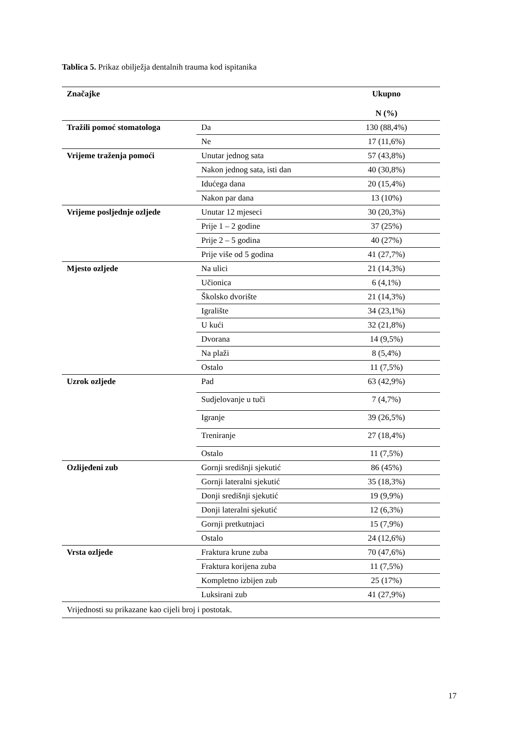Tablica 5. Prikaz obilježja dentalnih trauma kod ispitanika
| Značajke | | Ukupno N (%) |
| --- | --- | --- |
| Tražili pomoć stomatologa | Da | 130 (88,4%) |
| | Ne | 17 (11,6%) |
| Vrijeme traženja pomoći | Unutar jednog sata | 57 (43,8%) |
| | Nakon jednog sata, isti dan | 40 (30,8%) |
| | Idućega dana | 20 (15,4%) |
| | Nakon par dana | 13 (10%) |
| Vrijeme posljednje ozljede | Unutar 12 mjeseci | 30 (20,3%) |
| | Prije 1 – 2 godine | 37 (25%) |
| | Prije 2 – 5 godina | 40 (27%) |
| | Prije više od 5 godina | 41 (27,7%) |
| Mjesto ozljede | Na ulici | 21 (14,3%) |
| | Učionica | 6 (4,1%) |
| | Školsko dvorište | 21 (14,3%) |
| | Igralište | 34 (23,1%) |
| | U kući | 32 (21,8%) |
| | Dvorana | 14 (9,5%) |
| | Na plaži | 8 (5,4%) |
| | Ostalo | 11 (7,5%) |
| Uzrok ozljede | Pad | 63 (42,9%) |
| | Sudjelovanje u tuči | 7 (4,7%) |
| | Igranje | 39 (26,5%) |
| | Treniranje | 27 (18,4%) |
| | Ostalo | 11 (7,5%) |
| Ozlijeđeni zub | Gornji središnji sjekutić | 86 (45%) |
| | Gornji lateralni sjekutić | 35 (18,3%) |
| | Donji središnji sjekutić | 19 (9,9%) |
| | Donji lateralni sjekutić | 12 (6,3%) |
| | Gornji pretkutnjaci | 15 (7,9%) |
| | Ostalo | 24 (12,6%) |
| Vrsta ozljede | Fraktura krune zuba | 70 (47,6%) |
| | Fraktura korijena zuba | 11 (7,5%) |
| | Kompletno izbijen zub | 25 (17%) |
| | Luksirani zub | 41 (27,9%) |
| Vrijednosti su prikazane kao cijeli broj i postotak. | | |
17